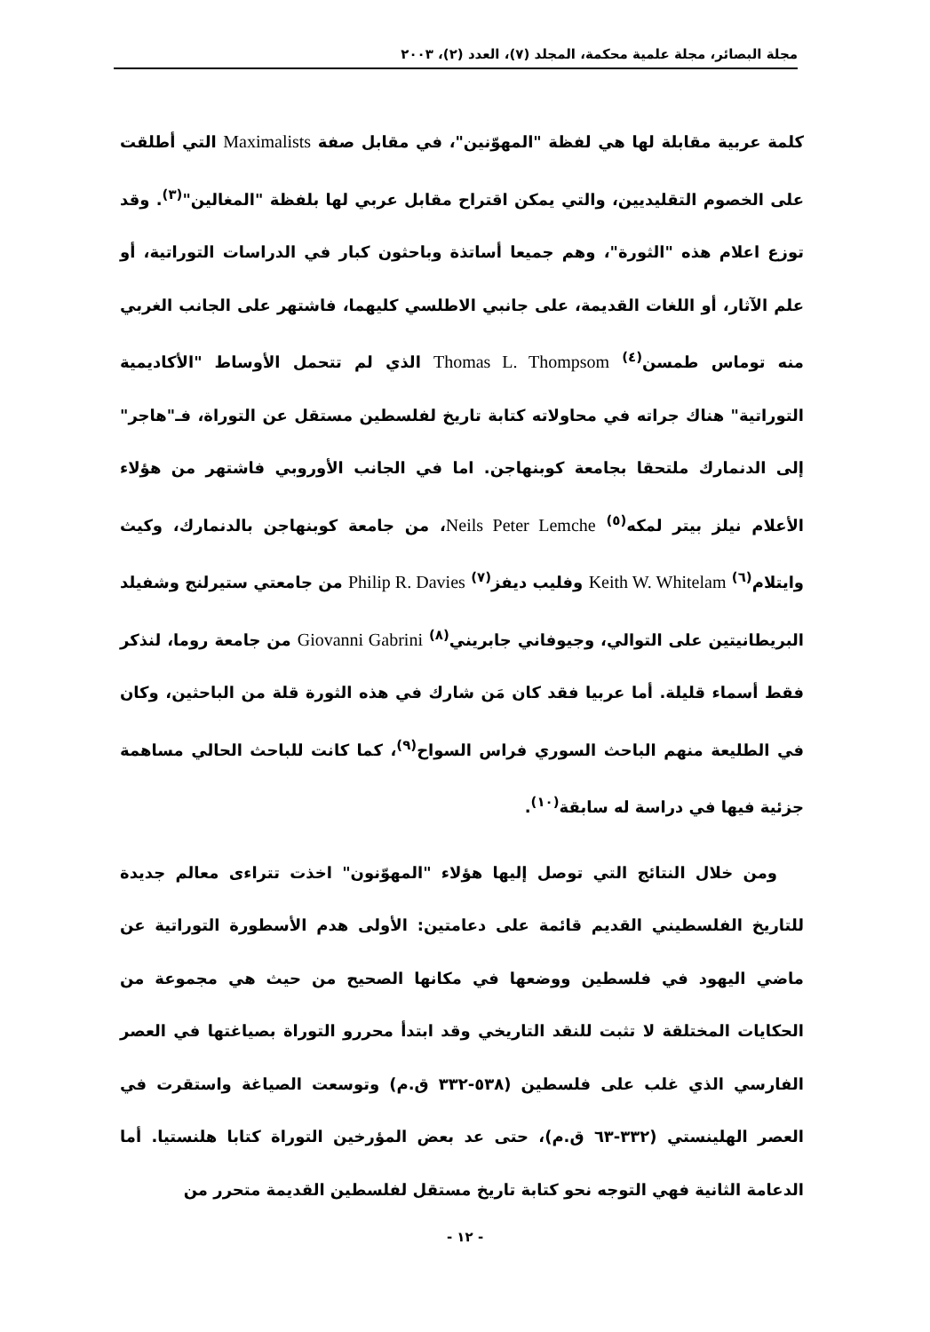مجلة البصائر، مجلة علمية محكمة، المجلد (٧)، العدد (٢)، ٢٠٠٣
كلمة عربية مقابلة لها هي لفظة "المهوّنين"، في مقابل صفة Maximalists التي أطلقت على الخصوم التقليديين، والتي يمكن اقتراح مقابل عربي لها بلفظة "المغالين"<sup>(٣)</sup>. وقد توزع اعلام هذه "الثورة"، وهم جميعا أساتذة وباحثون كبار في الدراسات التوراتية، أو علم الآثار، أو اللغات القديمة، على جانبي الاطلسي كليهما، فاشتهر على الجانب الغربي منه توماس طمسن<sup>(٤)</sup> Thomas L. Thompsom الذي لم تتحمل الأوساط "الأكاديمية التوراتية" هناك جراته في محاولاته كتابة تاريخ لفلسطين مستقل عن التوراة، فـ"هاجر" إلى الدنمارك ملتحقا بجامعة كوبنهاجن. اما في الجانب الأوروبي فاشتهر من هؤلاء الأعلام نيلز بيتر لمكه<sup>(٥)</sup> Neils Peter Lemche، من جامعة كوبنهاجن بالدنمارك، وكيث وايتلام<sup>(٦)</sup> Keith W. Whitelam وفليب ديفز<sup>(٧)</sup> Philip R. Davies من جامعتي ستيرلنج وشفيلد البريطانيتين على التوالي، وجيوفاني جابريني<sup>(٨)</sup> Giovanni Gabrini من جامعة روما، لنذكر فقط أسماء قليلة. أما عربيا فقد كان مَن شارك في هذه الثورة قلة من الباحثين، وكان في الطليعة منهم الباحث السوري فراس السواح<sup>(٩)</sup>، كما كانت للباحث الحالي مساهمة جزئية فيها في دراسة له سابقة<sup>(١٠)</sup>.
ومن خلال النتائج التي توصل إليها هؤلاء "المهوّنون" اخذت تتراءى معالم جديدة للتاريخ الفلسطيني القديم قائمة على دعامتين: الأولى هدم الأسطورة التوراتية عن ماضي اليهود في فلسطين ووضعها في مكانها الصحيح من حيث هي مجموعة من الحكايات المختلقة لا تثبت للنقد التاريخي وقد ابتدأ محررو التوراة بصياغتها في العصر الفارسي الذي غلب على فلسطين (٥٣٨-٣٣٢ ق.م) وتوسعت الصياغة واستقرت في العصر الهلينستي (٣٣٢-٦٣ ق.م)، حتى عد بعض المؤرخين التوراة كتابا هلنستيا. أما الدعامة الثانية فهي التوجه نحو كتابة تاريخ مستقل لفلسطين القديمة متحرر من
- ١٢ -